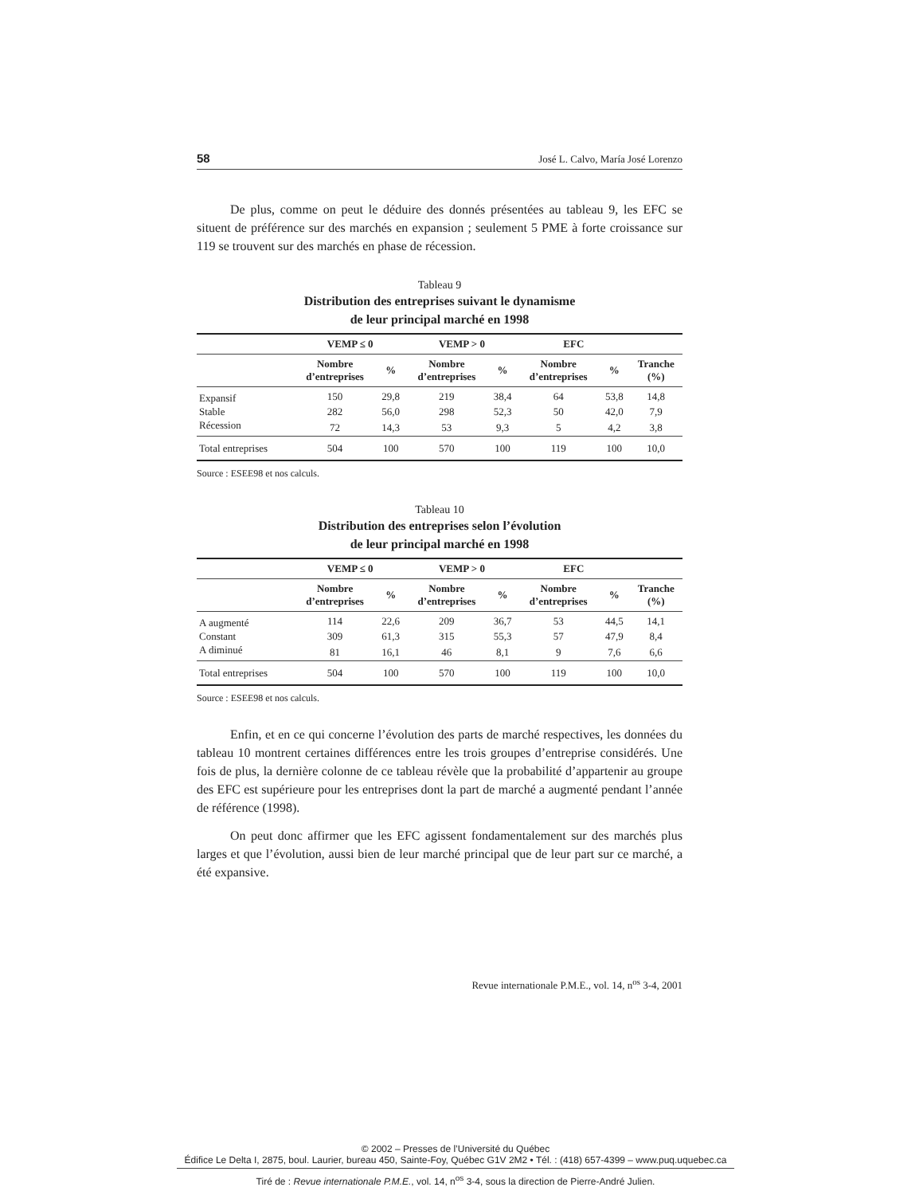58 José L. Calvo, María José Lorenzo
De plus, comme on peut le déduire des donnés présentées au tableau 9, les EFC se situent de préférence sur des marchés en expansion ; seulement 5 PME à forte croissance sur 119 se trouvent sur des marchés en phase de récession.
Tableau 9
Distribution des entreprises suivant le dynamisme
de leur principal marché en 1998
| | VEMP ≤ 0 | | VEMP > 0 | | EFC | | |
| --- | --- | --- | --- | --- | --- | --- | --- |
| | Nombre d’entreprises | % | Nombre d’entreprises | % | Nombre d’entreprises | % | Tranche (%) |
| Expansif | 150 | 29,8 | 219 | 38,4 | 64 | 53,8 | 14,8 |
| Stable | 282 | 56,0 | 298 | 52,3 | 50 | 42,0 | 7,9 |
| Récession | 72 | 14,3 | 53 | 9,3 | 5 | 4,2 | 3,8 |
| Total entreprises | 504 | 100 | 570 | 100 | 119 | 100 | 10,0 |
Source : ESEE98 et nos calculs.
Tableau 10
Distribution des entreprises selon l’évolution
de leur principal marché en 1998
| | VEMP ≤ 0 | | VEMP > 0 | | EFC | | |
| --- | --- | --- | --- | --- | --- | --- | --- |
| | Nombre d’entreprises | % | Nombre d’entreprises | % | Nombre d’entreprises | % | Tranche (%) |
| A augmenté | 114 | 22,6 | 209 | 36,7 | 53 | 44,5 | 14,1 |
| Constant | 309 | 61,3 | 315 | 55,3 | 57 | 47,9 | 8,4 |
| A diminué | 81 | 16,1 | 46 | 8,1 | 9 | 7,6 | 6,6 |
| Total entreprises | 504 | 100 | 570 | 100 | 119 | 100 | 10,0 |
Source : ESEE98 et nos calculs.
Enfin, et en ce qui concerne l’évolution des parts de marché respectives, les données du tableau 10 montrent certaines différences entre les trois groupes d’entreprise considérés. Une fois de plus, la dernière colonne de ce tableau révèle que la probabilité d’appartenir au groupe des EFC est supérieure pour les entreprises dont la part de marché a augmenté pendant l’année de référence (1998).
On peut donc affirmer que les EFC agissent fondamentalement sur des marchés plus larges et que l’évolution, aussi bien de leur marché principal que de leur part sur ce marché, a été expansive.
Revue internationale P.M.E., vol. 14, n<sup>os</sup> 3-4, 2001
© 2002 – Presses de l’Université du Québec
Édifice Le Delta I, 2875, boul. Laurier, bureau 450, Sainte-Foy, Québec G1V 2M2 • Tél. : (418) 657-4399 – www.puq.uquebec.ca
Tiré de : Revue internationale P.M.E., vol. 14, n<sup>os</sup> 3-4, sous la direction de Pierre-André Julien.